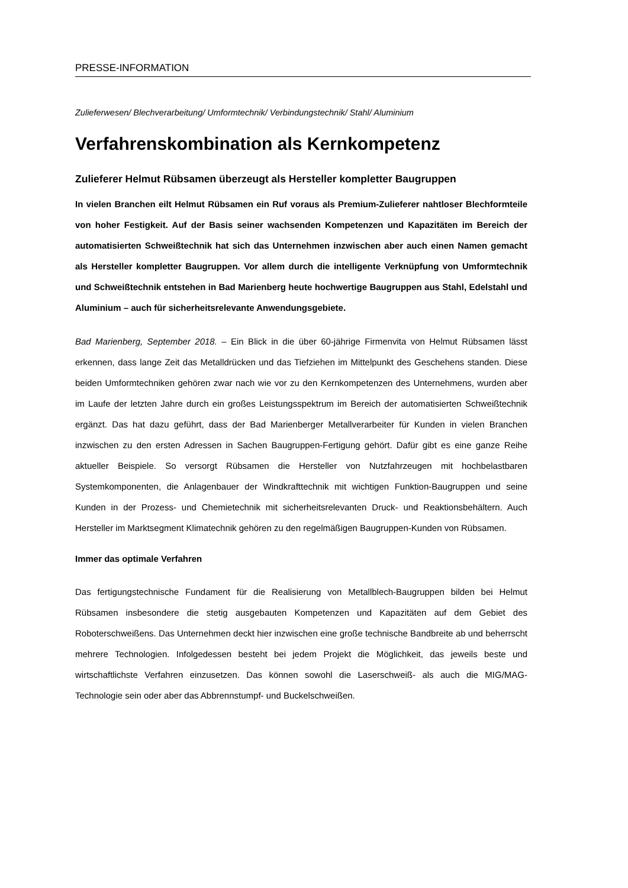PRESSE-INFORMATION
Zulieferwesen/ Blechverarbeitung/ Umformtechnik/ Verbindungstechnik/ Stahl/ Aluminium
Verfahrenskombination als Kernkompetenz
Zulieferer Helmut Rübsamen überzeugt als Hersteller kompletter Baugruppen
In vielen Branchen eilt Helmut Rübsamen ein Ruf voraus als Premium-Zulieferer nahtloser Blechformteile von hoher Festigkeit. Auf der Basis seiner wachsenden Kompetenzen und Kapazitäten im Bereich der automatisierten Schweißtechnik hat sich das Unternehmen inzwischen aber auch einen Namen gemacht als Hersteller kompletter Baugruppen. Vor allem durch die intelligente Verknüpfung von Umformtechnik und Schweißtechnik entstehen in Bad Marienberg heute hochwertige Baugruppen aus Stahl, Edelstahl und Aluminium – auch für sicherheitsrelevante Anwendungsgebiete.
Bad Marienberg, September 2018. – Ein Blick in die über 60-jährige Firmenvita von Helmut Rübsamen lässt erkennen, dass lange Zeit das Metalldrücken und das Tiefziehen im Mittelpunkt des Geschehens standen. Diese beiden Umformtechniken gehören zwar nach wie vor zu den Kernkompetenzen des Unternehmens, wurden aber im Laufe der letzten Jahre durch ein großes Leistungsspektrum im Bereich der automatisierten Schweißtechnik ergänzt. Das hat dazu geführt, dass der Bad Marienberger Metallverarbeiter für Kunden in vielen Branchen inzwischen zu den ersten Adressen in Sachen Baugruppen-Fertigung gehört. Dafür gibt es eine ganze Reihe aktueller Beispiele. So versorgt Rübsamen die Hersteller von Nutzfahrzeugen mit hochbelastbaren Systemkomponenten, die Anlagenbauer der Windkrafttechnik mit wichtigen Funktion-Baugruppen und seine Kunden in der Prozess- und Chemietechnik mit sicherheitsrelevanten Druck- und Reaktionsbehältern. Auch Hersteller im Marktsegment Klimatechnik gehören zu den regelmäßigen Baugruppen-Kunden von Rübsamen.
Immer das optimale Verfahren
Das fertigungstechnische Fundament für die Realisierung von Metallblech-Baugruppen bilden bei Helmut Rübsamen insbesondere die stetig ausgebauten Kompetenzen und Kapazitäten auf dem Gebiet des Roboterschweißens. Das Unternehmen deckt hier inzwischen eine große technische Bandbreite ab und beherrscht mehrere Technologien. Infolgedessen besteht bei jedem Projekt die Möglichkeit, das jeweils beste und wirtschaftlichste Verfahren einzusetzen. Das können sowohl die Laserschweiß- als auch die MIG/MAG-Technologie sein oder aber das Abbrennstumpf- und Buckelschweißen.